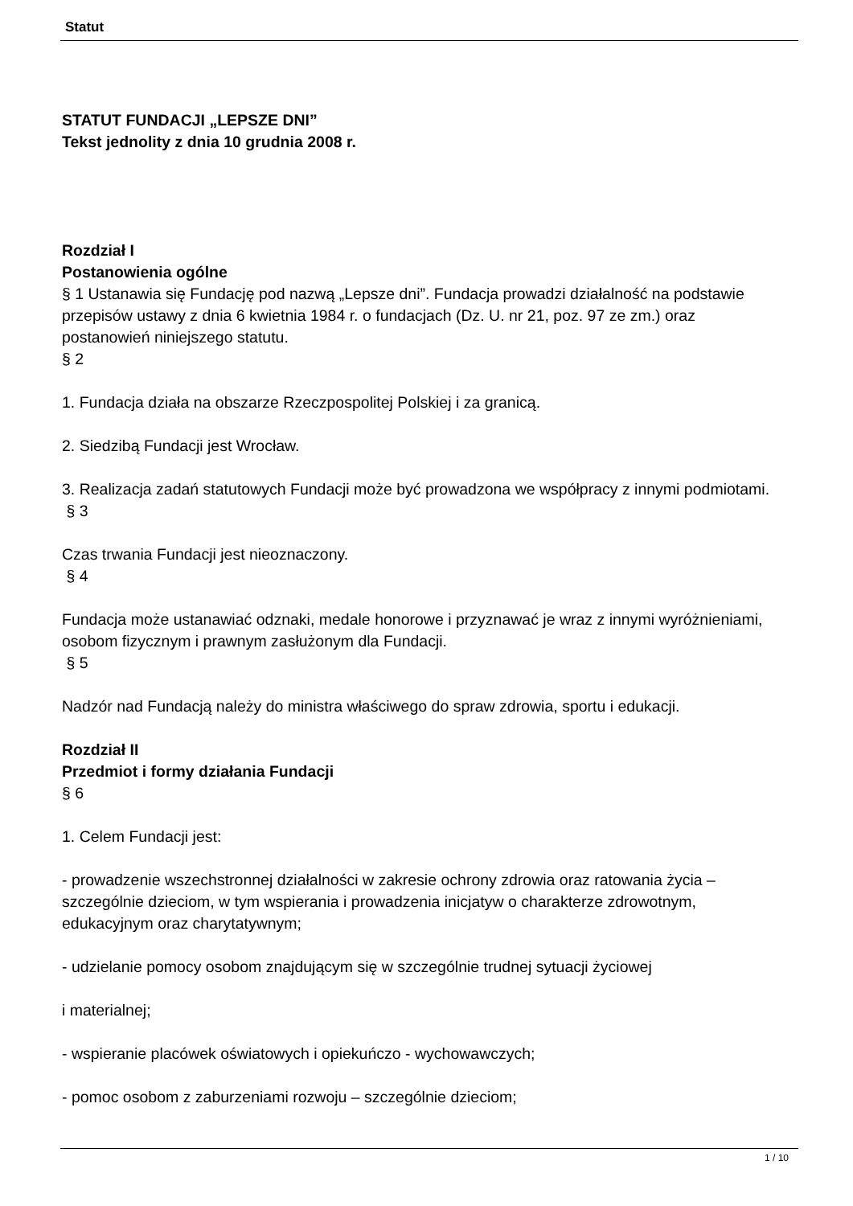Statut
STATUT FUNDACJI „LEPSZE DNI”
Tekst jednolity z dnia 10 grudnia 2008 r.
Rozdział I
Postanowienia ogólne
§ 1 Ustanawia się Fundację pod nazwą „Lepsze dni”. Fundacja prowadzi działalność na podstawie przepisów ustawy z dnia 6 kwietnia 1984 r. o fundacjach (Dz. U. nr 21, poz. 97 ze zm.) oraz postanowień niniejszego statutu.
§ 2
1. Fundacja działa na obszarze Rzeczpospolitej Polskiej i za granicą.
2. Siedzibą Fundacji jest Wrocław.
3. Realizacja zadań statutowych Fundacji może być prowadzona we współpracy z innymi podmiotami.
§ 3
Czas trwania Fundacji jest nieoznaczony.
§ 4
Fundacja może ustanawiać odznaki, medale honorowe i przyznawać je wraz z innymi wyróżnieniami, osobom fizycznym i prawnym zasłużonym dla Fundacji.
§ 5
Nadzór nad Fundacją należy do ministra właściwego do spraw zdrowia, sportu i edukacji.
Rozdział II
Przedmiot i formy działania Fundacji
§ 6
1. Celem Fundacji jest:
- prowadzenie wszechstronnej działalności w zakresie ochrony zdrowia oraz ratowania życia – szczególnie dzieciom, w tym wspierania i prowadzenia inicjatyw o charakterze zdrowotnym, edukacyjnym oraz charytatywnym;
- udzielanie pomocy osobom znajdującym się w szczególnie trudnej sytuacji życiowej
i materialnej;
- wspieranie placówek oświatowych i opiekuńczo - wychowawczych;
- pomoc osobom z zaburzeniami rozwoju – szczególnie dzieciom;
1 / 10